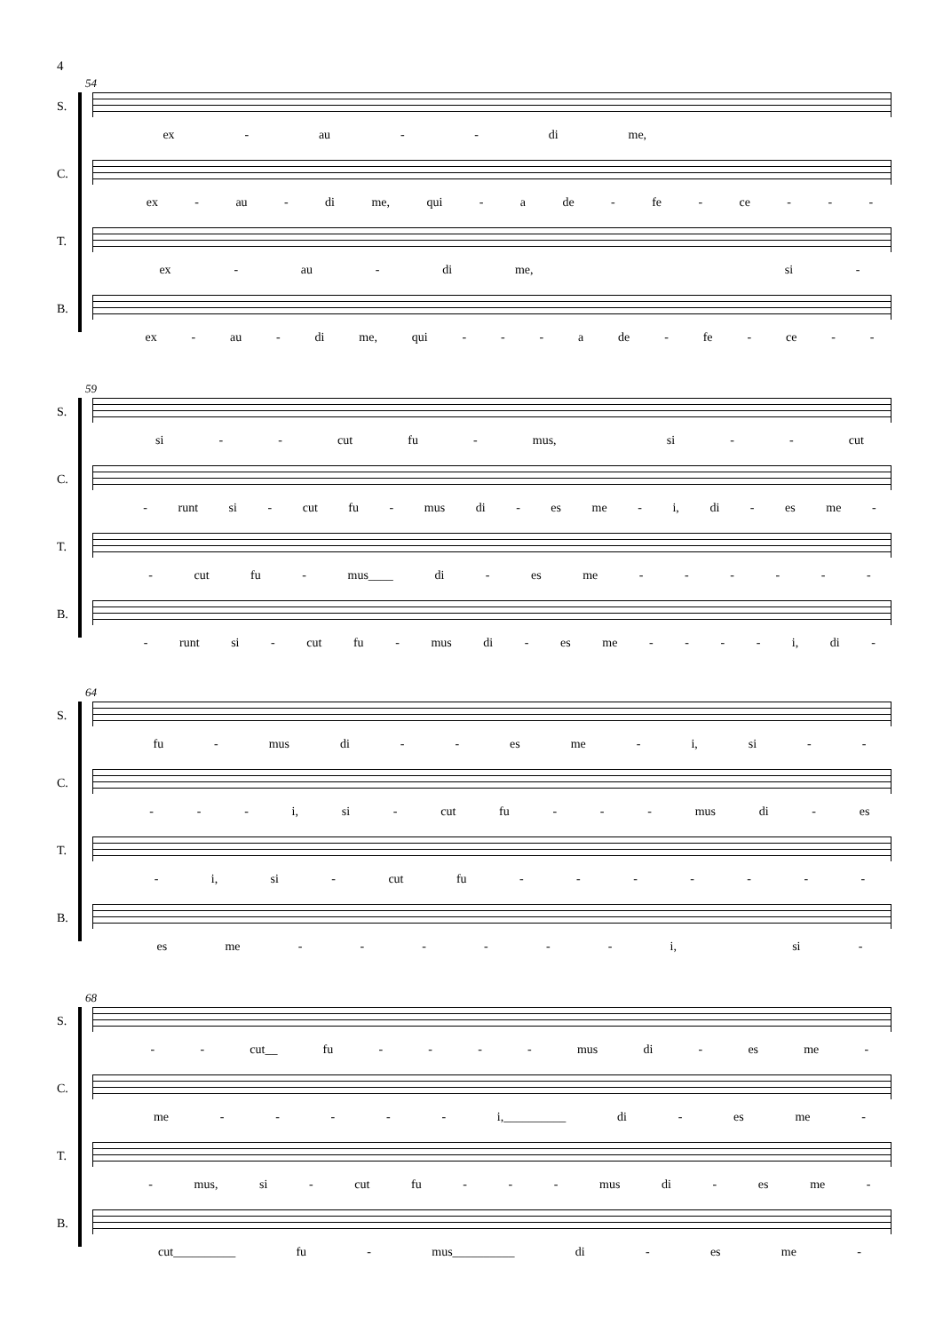4
54
S. ex - au - - di me,
C. ex - au - di me, qui - a de - fe - ce - - -
T. ex - au - di me, si -
B. ex - au - di me, qui - - - a de - fe - ce - -
59
S. si - - cut fu - mus, si - - cut
C. - runt si - cut fu - mus di - es me - i, di - es me -
T. - cut fu - mus____ di - es me - - - - - -
B. - runt si - cut fu - mus di - es me - - - - i, di -
64
S. fu - mus di - - es me - i, si - -
C. - - - i, si - cut fu - - - mus di - es
T. - i, si - cut fu - - - - - - -
B. es me - - - - - - i, si -
68
S. - - cut__ fu - - - - mus di - es me -
C. me - - - - - i,__________ di - es me -
T. - mus, si - cut fu - - - mus di - es me -
B. cut__________ fu - mus__________ di - es me -